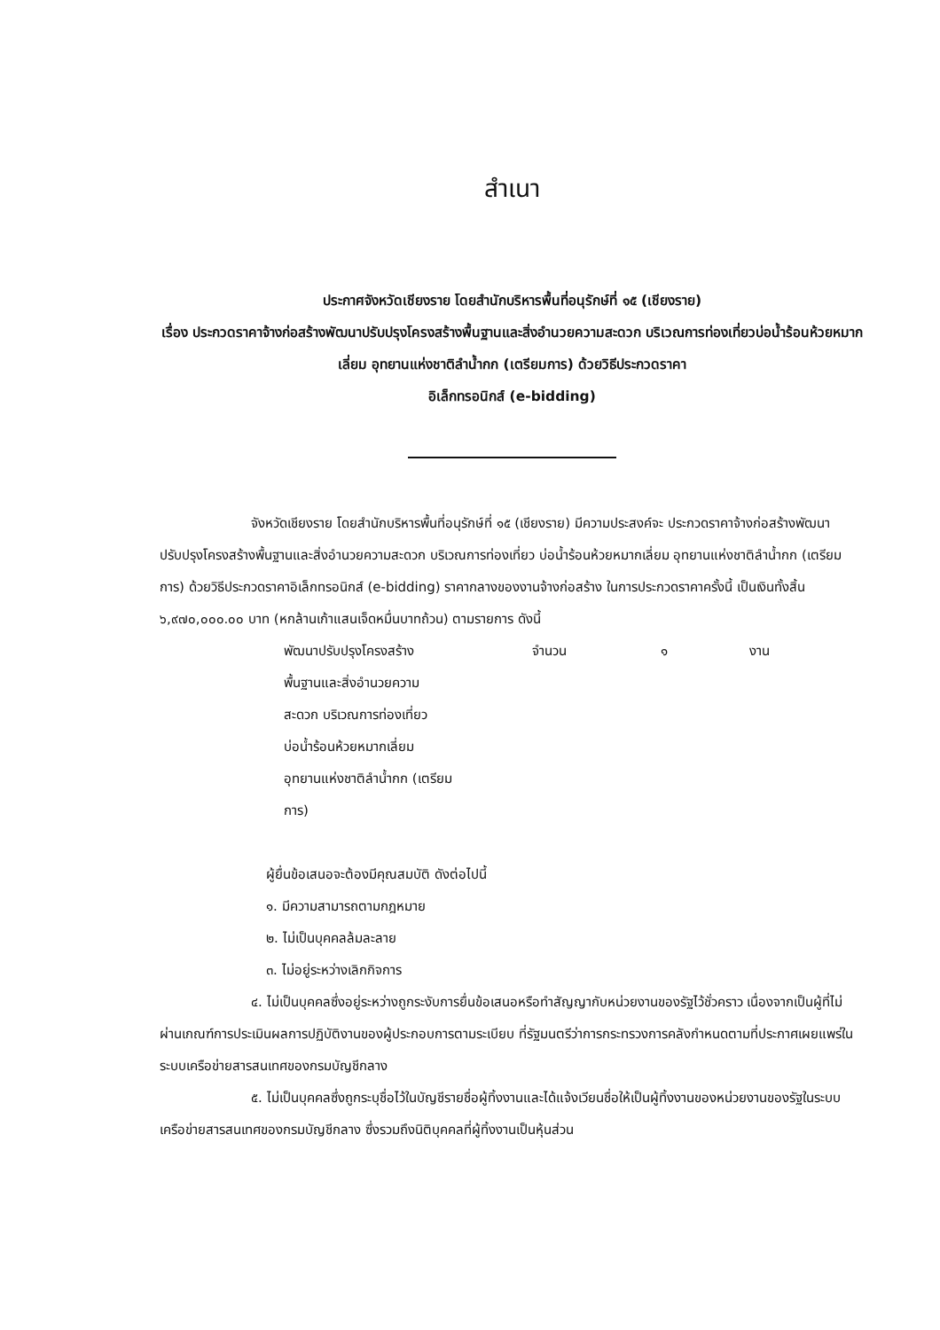สำเนา
ประกาศจังหวัดเชียงราย โดยสำนักบริหารพื้นที่อนุรักษ์ที่ ๑๕ (เชียงราย)
เรื่อง ประกวดราคาจ้างก่อสร้างพัฒนาปรับปรุงโครงสร้างพื้นฐานและสิ่งอำนวยความสะดวก บริเวณการท่องเที่ยวบ่อน้ำร้อนห้วยหมากเลี่ยม อุทยานแห่งชาติลำน้ำกก (เตรียมการ) ด้วยวิธีประกวดราคา
อิเล็กทรอนิกส์ (e-bidding)
จังหวัดเชียงราย โดยสำนักบริหารพื้นที่อนุรักษ์ที่ ๑๕ (เชียงราย) มีความประสงค์จะ ประกวดราคาจ้างก่อสร้างพัฒนาปรับปรุงโครงสร้างพื้นฐานและสิ่งอำนวยความสะดวก บริเวณการท่องเที่ยว บ่อน้ำร้อนห้วยหมากเลี่ยม อุทยานแห่งชาติลำน้ำกก (เตรียมการ) ด้วยวิธีประกวดราคาอิเล็กทรอนิกส์ (e-bidding) ราคากลางของงานจ้างก่อสร้าง ในการประกวดราคาครั้งนี้ เป็นเงินทั้งสิ้น ๖,๙๗๐,๐๐๐.๐๐ บาท (หกล้านเก้าแสนเจ็ดหมื่นบาทถ้วน) ตามรายการ ดังนี้
พัฒนาปรับปรุงโครงสร้าง
พื้นฐานและสิ่งอำนวยความ
สะดวก บริเวณการท่องเที่ยว
บ่อน้ำร้อนห้วยหมากเลี่ยม
อุทยานแห่งชาติลำน้ำกก (เตรียม
การ)
จำนวน ๑ งาน
ผู้ยื่นข้อเสนอจะต้องมีคุณสมบัติ ดังต่อไปนี้
๑. มีความสามารถตามกฎหมาย
๒. ไม่เป็นบุคคลล้มละลาย
๓. ไม่อยู่ระหว่างเลิกกิจการ
๔. ไม่เป็นบุคคลซึ่งอยู่ระหว่างถูกระงับการยื่นข้อเสนอหรือทำสัญญากับหน่วยงานของรัฐไว้ชั่วคราว เนื่องจากเป็นผู้ที่ไม่ผ่านเกณฑ์การประเมินผลการปฏิบัติงานของผู้ประกอบการตามระเบียบ ที่รัฐมนตรีว่าการกระทรวงการคลังกำหนดตามที่ประกาศเผยแพร่ในระบบเครือข่ายสารสนเทศของกรมบัญชีกลาง
๕. ไม่เป็นบุคคลซึ่งถูกระบุชื่อไว้ในบัญชีรายชื่อผู้ทิ้งงานและได้แจ้งเวียนชื่อให้เป็นผู้ทิ้งงานของหน่วยงานของรัฐในระบบเครือข่ายสารสนเทศของกรมบัญชีกลาง ซึ่งรวมถึงนิติบุคคลที่ผู้ทิ้งงานเป็นหุ้นส่วน